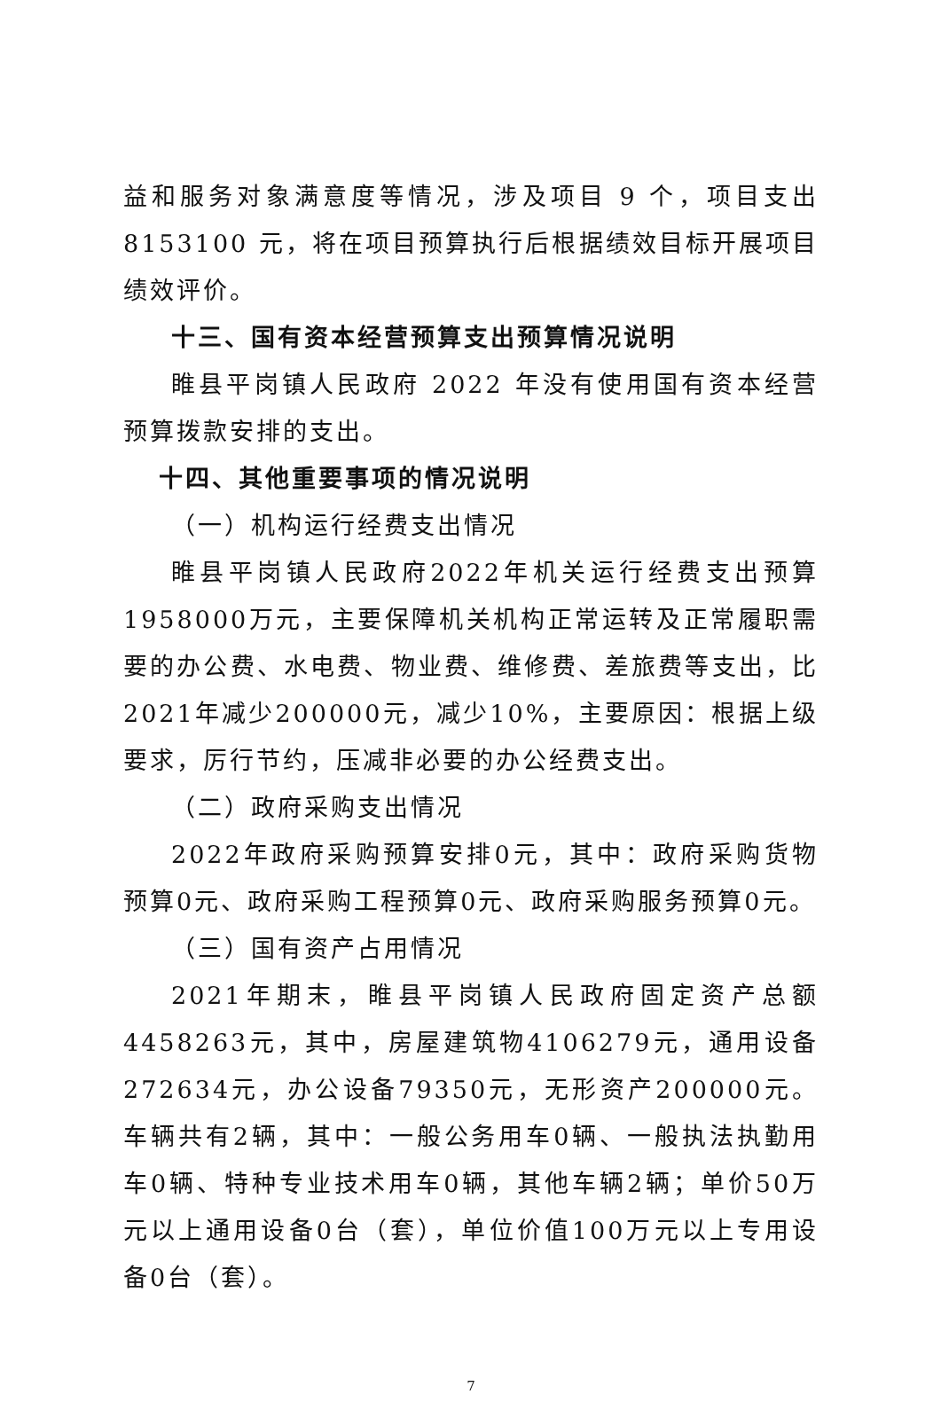益和服务对象满意度等情况，涉及项目 9 个，项目支出 8153100 元，将在项目预算执行后根据绩效目标开展项目绩效评价。
十三、国有资本经营预算支出预算情况说明
睢县平岗镇人民政府 2022 年没有使用国有资本经营预算拨款安排的支出。
十四、其他重要事项的情况说明
（一）机构运行经费支出情况
睢县平岗镇人民政府2022年机关运行经费支出预算1958000万元，主要保障机关机构正常运转及正常履职需要的办公费、水电费、物业费、维修费、差旅费等支出，比2021年减少200000元，减少10%，主要原因：根据上级要求，厉行节约，压减非必要的办公经费支出。
（二）政府采购支出情况
2022年政府采购预算安排0元，其中：政府采购货物预算0元、政府采购工程预算0元、政府采购服务预算0元。
（三）国有资产占用情况
2021年期末，睢县平岗镇人民政府固定资产总额4458263元，其中，房屋建筑物4106279元，通用设备272634元，办公设备79350元，无形资产200000元。车辆共有2辆，其中：一般公务用车0辆、一般执法执勤用车0辆、特种专业技术用车0辆，其他车辆2辆；单价50万元以上通用设备0台（套），单位价值100万元以上专用设备0台（套）。
7